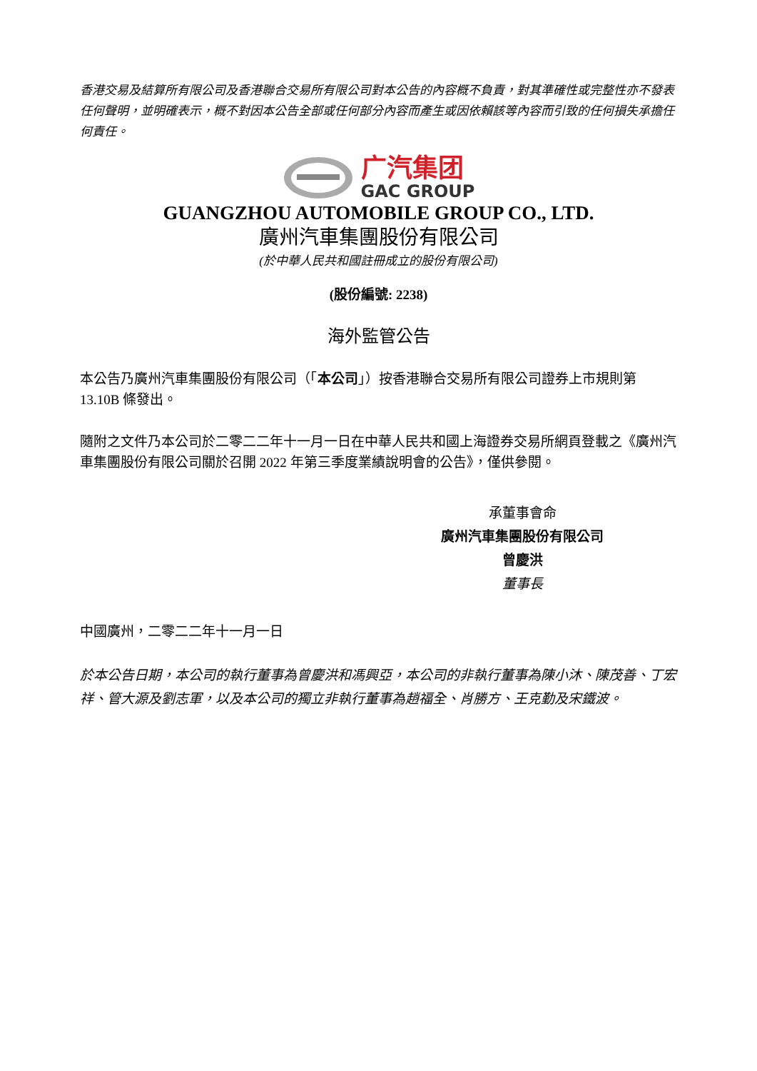香港交易及結算所有限公司及香港聯合交易所有限公司對本公告的內容概不負責，對其準確性或完整性亦不發表任何聲明，並明確表示，概不對因本公告全部或任何部分內容而產生或因依賴該等內容而引致的任何損失承擔任何責任。
广汽集团
GAC GROUP
GUANGZHOU AUTOMOBILE GROUP CO., LTD.
廣州汽車集團股份有限公司
(於中華人民共和國註冊成立的股份有限公司)
(股份編號: 2238)
海外監管公告
本公告乃廣州汽車集團股份有限公司（「本公司」）按香港聯合交易所有限公司證券上市規則第 13.10B 條發出。
隨附之文件乃本公司於二零二二年十一月一日在中華人民共和國上海證券交易所網頁登載之《廣州汽車集團股份有限公司關於召開 2022 年第三季度業績說明會的公告》，僅供參閱。
承董事會命
廣州汽車集團股份有限公司
曾慶洪
董事長
中國廣州，二零二二年十一月一日
於本公告日期，本公司的執行董事為曾慶洪和馮興亞，本公司的非執行董事為陳小沐、陳茂善、丁宏祥、管大源及劉志軍，以及本公司的獨立非執行董事為趙福全、肖勝方、王克勤及宋鐵波。